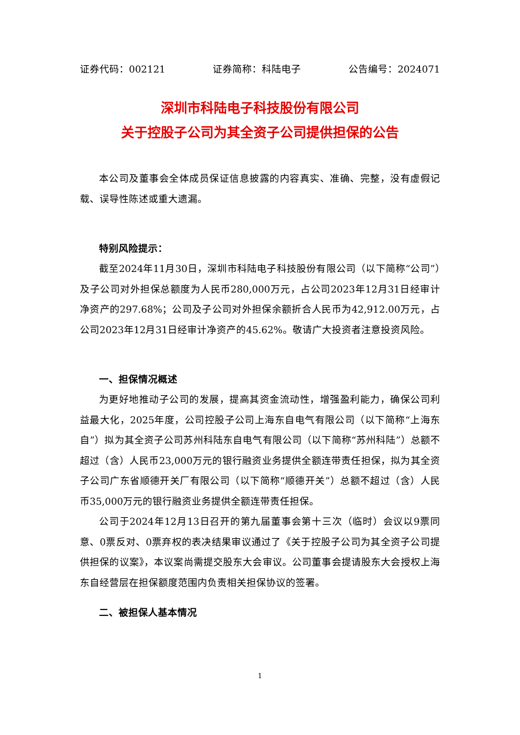证券代码：002121 证券简称：科陆电子 公告编号：2024071
深圳市科陆电子科技股份有限公司
关于控股子公司为其全资子公司提供担保的公告
本公司及董事会全体成员保证信息披露的内容真实、准确、完整，没有虚假记载、误导性陈述或重大遗漏。
特别风险提示：
截至2024年11月30日，深圳市科陆电子科技股份有限公司（以下简称“公司”）及子公司对外担保总额度为人民币280,000万元，占公司2023年12月31日经审计净资产的297.68%；公司及子公司对外担保余额折合人民币为42,912.00万元，占公司2023年12月31日经审计净资产的45.62%。敬请广大投资者注意投资风险。
一、担保情况概述
为更好地推动子公司的发展，提高其资金流动性，增强盈利能力，确保公司利益最大化，2025年度，公司控股子公司上海东自电气有限公司（以下简称“上海东自”）拟为其全资子公司苏州科陆东自电气有限公司（以下简称“苏州科陆”）总额不超过（含）人民币23,000万元的银行融资业务提供全额连带责任担保，拟为其全资子公司广东省顺德开关厂有限公司（以下简称“顺德开关”）总额不超过（含）人民币35,000万元的银行融资业务提供全额连带责任担保。
公司于2024年12月13日召开的第九届董事会第十三次（临时）会议以9票同意、0票反对、0票弃权的表决结果审议通过了《关于控股子公司为其全资子公司提供担保的议案》，本议案尚需提交股东大会审议。公司董事会提请股东大会授权上海东自经营层在担保额度范围内负责相关担保协议的签署。
二、被担保人基本情况
1